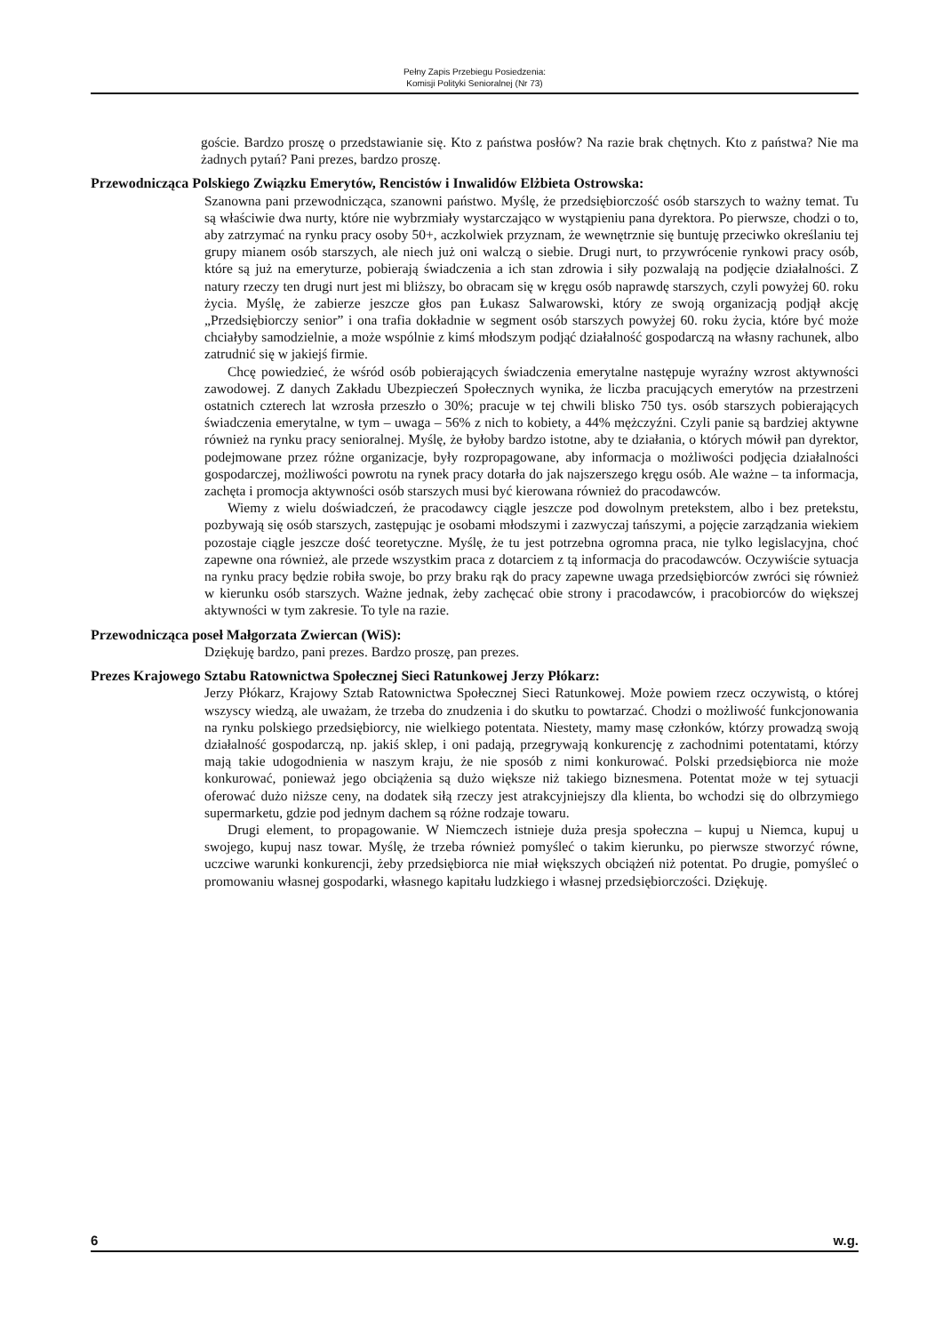Pełny Zapis Przebiegu Posiedzenia:
Komisji Polityki Senioralnej (Nr 73)
goście. Bardzo proszę o przedstawianie się. Kto z państwa posłów? Na razie brak chętnych. Kto z państwa? Nie ma żadnych pytań? Pani prezes, bardzo proszę.
Przewodnicząca Polskiego Związku Emerytów, Rencistów i Inwalidów Elżbieta Ostrowska:
Szanowna pani przewodnicząca, szanowni państwo. Myślę, że przedsiębiorczość osób starszych to ważny temat. Tu są właściwie dwa nurty, które nie wybrzmiały wystarczająco w wystąpieniu pana dyrektora. Po pierwsze, chodzi o to, aby zatrzymać na rynku pracy osoby 50+, aczkolwiek przyznam, że wewnętrznie się buntuję przeciwko określaniu tej grupy mianem osób starszych, ale niech już oni walczą o siebie. Drugi nurt, to przywrócenie rynkowi pracy osób, które są już na emeryturze, pobierają świadczenia a ich stan zdrowia i siły pozwalają na podjęcie działalności. Z natury rzeczy ten drugi nurt jest mi bliższy, bo obracam się w kręgu osób naprawdę starszych, czyli powyżej 60. roku życia. Myślę, że zabierze jeszcze głos pan Łukasz Salwarowski, który ze swoją organizacją podjął akcję „Przedsiębiorczy senior” i ona trafia dokładnie w segment osób starszych powyżej 60. roku życia, które być może chciałyby samodzielnie, a może wspólnie z kimś młodszym podjąć działalność gospodarczą na własny rachunek, albo zatrudnić się w jakiejś firmie.
Chcę powiedzieć, że wśród osób pobierających świadczenia emerytalne następuje wyraźny wzrost aktywności zawodowej. Z danych Zakładu Ubezpieczeń Społecznych wynika, że liczba pracujących emerytów na przestrzeni ostatnich czterech lat wzrosła przeszło o 30%; pracuje w tej chwili blisko 750 tys. osób starszych pobierających świadczenia emerytalne, w tym – uwaga – 56% z nich to kobiety, a 44% mężczyźni. Czyli panie są bardziej aktywne również na rynku pracy senioralnej. Myślę, że byłoby bardzo istotne, aby te działania, o których mówił pan dyrektor, podejmowane przez różne organizacje, były rozpropagowane, aby informacja o możliwości podjęcia działalności gospodarczej, możliwości powrotu na rynek pracy dotarła do jak najszerszego kręgu osób. Ale ważne – ta informacja, zachęta i promocja aktywności osób starszych musi być kierowana również do pracodawców.
Wiemy z wielu doświadczeń, że pracodawcy ciągle jeszcze pod dowolnym pretekstem, albo i bez pretekstu, pozbywają się osób starszych, zastępując je osobami młodszymi i zazwyczaj tańszymi, a pojęcie zarządzania wiekiem pozostaje ciągle jeszcze dość teoretyczne. Myślę, że tu jest potrzebna ogromna praca, nie tylko legislacyjna, choć zapewne ona również, ale przede wszystkim praca z dotarciem z tą informacja do pracodawców. Oczywiście sytuacja na rynku pracy będzie robiła swoje, bo przy braku rąk do pracy zapewne uwaga przedsiębiorców zwróci się również w kierunku osób starszych. Ważne jednak, żeby zachęcać obie strony i pracodawców, i pracobiorców do większej aktywności w tym zakresie. To tyle na razie.
Przewodnicząca poseł Małgorzata Zwiercan (WiS):
Dziękuję bardzo, pani prezes. Bardzo proszę, pan prezes.
Prezes Krajowego Sztabu Ratownictwa Społecznej Sieci Ratunkowej Jerzy Płókarz:
Jerzy Płókarz, Krajowy Sztab Ratownictwa Społecznej Sieci Ratunkowej. Może powiem rzecz oczywistą, o której wszyscy wiedzą, ale uważam, że trzeba do znudzenia i do skutku to powtarzać. Chodzi o możliwość funkcjonowania na rynku polskiego przedsiębiorcy, nie wielkiego potentata. Niestety, mamy masę członków, którzy prowadzą swoją działalność gospodarczą, np. jakiś sklep, i oni padają, przegrywają konkurencję z zachodnimi potentatami, którzy mają takie udogodnienia w naszym kraju, że nie sposób z nimi konkurować. Polski przedsiębiorca nie może konkurować, ponieważ jego obciążenia są dużo większe niż takiego biznesmena. Potentat może w tej sytuacji oferować dużo niższe ceny, na dodatek siłą rzeczy jest atrakcyjniejszy dla klienta, bo wchodzi się do olbrzymiego supermarketu, gdzie pod jednym dachem są różne rodzaje towaru.
Drugi element, to propagowanie. W Niemczech istnieje duża presja społeczna – kupuj u Niemca, kupuj u swojego, kupuj nasz towar. Myślę, że trzeba również pomyśleć o takim kierunku, po pierwsze stworzyć równe, uczciwe warunki konkurencji, żeby przedsiębiorca nie miał większych obciążeń niż potentat. Po drugie, pomyśleć o promowaniu własnej gospodarki, własnego kapitału ludzkiego i własnej przedsiębiorczości. Dziękuję.
6 w.g.